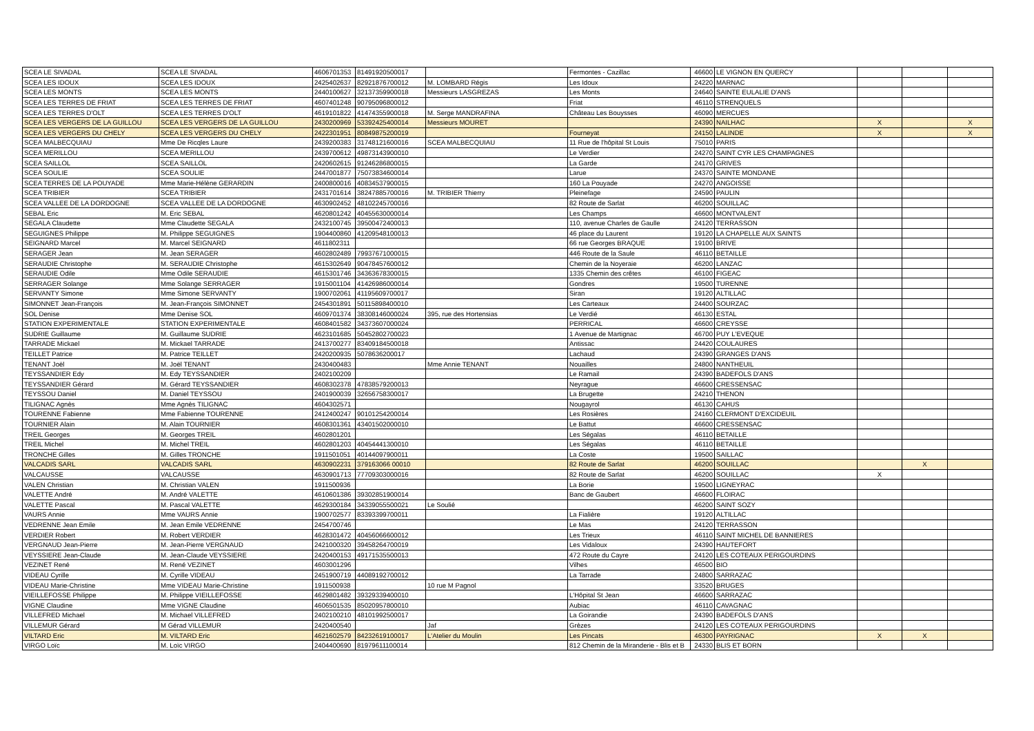| SCEA LE SIVADAL | SCEA LE SIVADAL | 4606701353 | 81491920500017 | | Fermontes - Cazillac | 46600 | LE VIGNON EN QUERCY | | | |
| SCEA LES IDOUX | SCEA LES IDOUX | 2425402637 | 82921876700012 | M. LOMBARD Régis | Les Idoux | 24220 | MARNAC | | | |
| SCEA LES MONTS | SCEA LES MONTS | 2440100627 | 32137359900018 | Messieurs LASGREZAS | Les Monts | 24640 | SAINTE EULALIE D'ANS | | | |
| SCEA LES TERRES DE FRIAT | SCEA LES TERRES DE FRIAT | 4607401248 | 90795096800012 | | Friat | 46110 | STRENQUELS | | | |
| SCEA LES TERRES D'OLT | SCEA LES TERRES D'OLT | 4619101822 | 41474355900018 | M. Serge MANDRAFINA | Château Les Bouysses | 46090 | MERCUES | | | |
| SCEA LES VERGERS DE LA GUILLOU | SCEA LES VERGERS DE LA GUILLOU | 2430200969 | 53392425400014 | Messieurs MOURET | | 24390 | NAILHAC | X | | X |
| SCEA LES VERGERS DU CHELY | SCEA LES VERGERS DU CHELY | 2422301951 | 80849875200019 | | Fourneyat | 24150 | LALINDE | X | | X |
| SCEA MALBECQUIAU | Mme De Ricqles Laure | 2439200383 | 31748121600016 | SCEA MALBECQUIAU | 11 Rue de l'hôpital St Louis | 75010 | PARIS | | | |
| SCEA MERILLOU | SCEA MERILLOU | 2439700612 | 49873143900010 | | Le Verdier | 24270 | SAINT CYR LES CHAMPAGNES | | | |
| SCEA SAILLOL | SCEA SAILLOL | 2420602615 | 91246286800015 | | La Garde | 24170 | GRIVES | | | |
| SCEA SOULIE | SCEA SOULIE | 2447001877 | 75073834600014 | | Larue | 24370 | SAINTE MONDANE | | | |
| SCEA TERRES DE LA POUYADE | Mme Marie-Hélène GERARDIN | 2400800016 | 40834537900015 | | 160 La Pouyade | 24270 | ANGOISSE | | | |
| SCEA TRIBIER | SCEA TRIBIER | 2431701614 | 38247885700016 | M. TRIBIER Thierry | Pleinefage | 24590 | PAULIN | | | |
| SCEA VALLEE DE LA DORDOGNE | SCEA VALLEE DE LA DORDOGNE | 4630902452 | 48102245700016 | | 82 Route de Sarlat | 46200 | SOUILLAC | | | |
| SEBAL Eric | M. Eric SEBAL | 4620801242 | 40455630000014 | | Les Champs | 46600 | MONTVALENT | | | |
| SEGALA Claudette | Mme Claudette SEGALA | 2432100745 | 39500472400013 | | 110, avenue Charles de Gaulle | 24120 | TERRASSON | | | |
| SEGUIGNES Philippe | M. Philippe SEGUIGNES | 1904400860 | 41209548100013 | | 46 place du Laurent | 19120 | LA CHAPELLE AUX SAINTS | | | |
| SEIGNARD Marcel | M. Marcel SEIGNARD | 4611802311 | | | 66 rue Georges BRAQUE | 19100 | BRIVE | | | |
| SERAGER Jean | M. Jean SERAGER | 4602802489 | 79937671000015 | | 446 Route de la Saule | 46110 | BETAILLE | | | |
| SERAUDIE Christophe | M. SERAUDIE Christophe | 4615302649 | 90478457600012 | | Chemin de la Noyeraie | 46200 | LANZAC | | | |
| SERAUDIE Odile | Mme Odile SERAUDIE | 4615301746 | 34363678300015 | | 1335 Chemin des crêtes | 46100 | FIGEAC | | | |
| SERRAGER Solange | Mme Solange SERRAGER | 1915001104 | 41426986000014 | | Gondres | 19500 | TURENNE | | | |
| SERVANTY Simone | Mme Simone SERVANTY | 1900702061 | 41195609700017 | | Siran | 19120 | ALTILLAC | | | |
| SIMONNET Jean-François | M. Jean-François SIMONNET | 2454301891 | 50115898400010 | | Les Carteaux | 24400 | SOURZAC | | | |
| SOL Denise | Mme Denise SOL | 4609701374 | 38308146000024 | 395, rue des Hortensias | Le Verdié | 46130 | ESTAL | | | |
| STATION EXPERIMENTALE | STATION EXPERIMENTALE | 4608401582 | 34373607000024 | | PERRICAL | 46600 | CREYSSE | | | |
| SUDRIE Guillaume | M. Guillaume SUDRIE | 4623101685 | 50452802700023 | | 1 Avenue de Martignac | 46700 | PUY L'EVEQUE | | | |
| TARRADE Mickael | M. Mickael TARRADE | 2413700277 | 83409184500018 | | Antissac | 24420 | COULAURES | | | |
| TEILLET Patrice | M. Patrice TEILLET | 2420200935 | 5078636200017 | | Lachaud | 24390 | GRANGES D'ANS | | | |
| TENANT Joël | M. Joël TENANT | 2430400483 | | Mme Annie TENANT | Nouailles | 24800 | NANTHEUIL | | | |
| TEYSSANDIER Edy | M. Edy TEYSSANDIER | 2402100209 | | | Le Ramail | 24390 | BADEFOLS D'ANS | | | |
| TEYSSANDIER Gérard | M. Gérard TEYSSANDIER | 4608302378 | 47838579200013 | | Neyrague | 46600 | CRESSENSAC | | | |
| TEYSSOU Daniel | M. Daniel TEYSSOU | 2401900039 | 32656758300017 | | La Brugette | 24210 | THENON | | | |
| TILIGNAC Agnès | Mme Agnès TILIGNAC | 4604302571 | | | Nougayrol | 46130 | CAHUS | | | |
| TOURENNE Fabienne | Mme Fabienne TOURENNE | 2412400247 | 90101254200014 | | Les Rosières | 24160 | CLERMONT D'EXCIDEUIL | | | |
| TOURNIER Alain | M. Alain TOURNIER | 4608301361 | 43401502000010 | | Le Battut | 46600 | CRESSENSAC | | | |
| TREIL Georges | M. Georges TREIL | 4602801201 | | | Les Ségalas | 46110 | BETAILLE | | | |
| TREIL Michel | M. Michel TREIL | 4602801203 | 40454441300010 | | Les Ségalas | 46110 | BETAILLE | | | |
| TRONCHE Gilles | M. Gilles TRONCHE | 1911501051 | 40144097900011 | | La Coste | 19500 | SAILLAC | | | |
| VALCADIS SARL | VALCADIS SARL | 4630902231 | 379163066 00010 | | 82 Route de Sarlat | 46200 | SOUILLAC | | X | |
| VALCAUSSE | VALCAUSSE | 4630901713 | 77709303000016 | | 82 Route de Sarlat | 46200 | SOUILLAC | X | | |
| VALEN Christian | M. Christian VALEN | 1911500936 | | | La Borie | 19500 | LIGNEYRAC | | | |
| VALETTE André | M. André VALETTE | 4610601386 | 39302851900014 | | Banc de Gaubert | 46600 | FLOIRAC | | | |
| VALETTE Pascal | M. Pascal VALETTE | 4629300184 | 34339055500021 | Le Soulié | | 46200 | SAINT SOZY | | | |
| VAURS Annie | Mme VAURS Annie | 1900702577 | 83393399700011 | | La Fialière | 19120 | ALTILLAC | | | |
| VEDRENNE Jean Emile | M. Jean Emile VEDRENNE | 2454700746 | | | Le Mas | 24120 | TERRASSON | | | |
| VERDIER Robert | M. Robert VERDIER | 4628301472 | 40456066600012 | | Les Trieux | 46110 | SAINT MICHEL DE BANNIERES | | | |
| VERGNAUD Jean-Pierre | M. Jean-Pierre VERGNAUD | 2421000320 | 39458264700019 | | Les Vidaloux | 24390 | HAUTEFORT | | | |
| VEYSSIERE Jean-Claude | M. Jean-Claude VEYSSIERE | 2420400153 | 49171535500013 | | 472 Route du Cayre | 24120 | LES COTEAUX PERIGOURDINS | | | |
| VEZINET René | M. René VEZINET | 4603001296 | | | Vilhes | 46500 | BIO | | | |
| VIDEAU Cyrille | M. Cyrille VIDEAU | 2451900719 | 44089192700012 | | La Tarrade | 24800 | SARRAZAC | | | |
| VIDEAU Marie-Christine | Mme VIDEAU Marie-Christine | 1911500938 | | 10 rue M Pagnol | | 33520 | BRUGES | | | |
| VIEILLEFOSSE Philippe | M. Philippe VIEILLEFOSSE | 4629801482 | 39329339400010 | | L'Hôpital St Jean | 46600 | SARRAZAC | | | |
| VIGNE Claudine | Mme VIGNE Claudine | 4606501535 | 85020957800010 | | Aubiac | 46110 | CAVAGNAC | | | |
| VILLEFRED Michael | M. Michael VILLEFRED | 2402100210 | 48101992500017 | | La Goirandie | 24390 | BADEFOLS D'ANS | | | |
| VILLEMUR Gérard | M Gérad VILLEMUR | 2420400540 | | Jaf | Grèzes | 24120 | LES COTEAUX PERIGOURDINS | | | |
| VILTARD Eric | M. VILTARD Eric | 4621602579 | 84232619100017 | L'Atelier du Moulin | Les Pincats | 46300 | PAYRIGNAC | X | X | |
| VIRGO Loïc | M. Loïc VIRGO | 2404400690 | 81979611100014 | | 812 Chemin de la Miranderie - Blis et B | 24330 | BLIS ET BORN | | | |